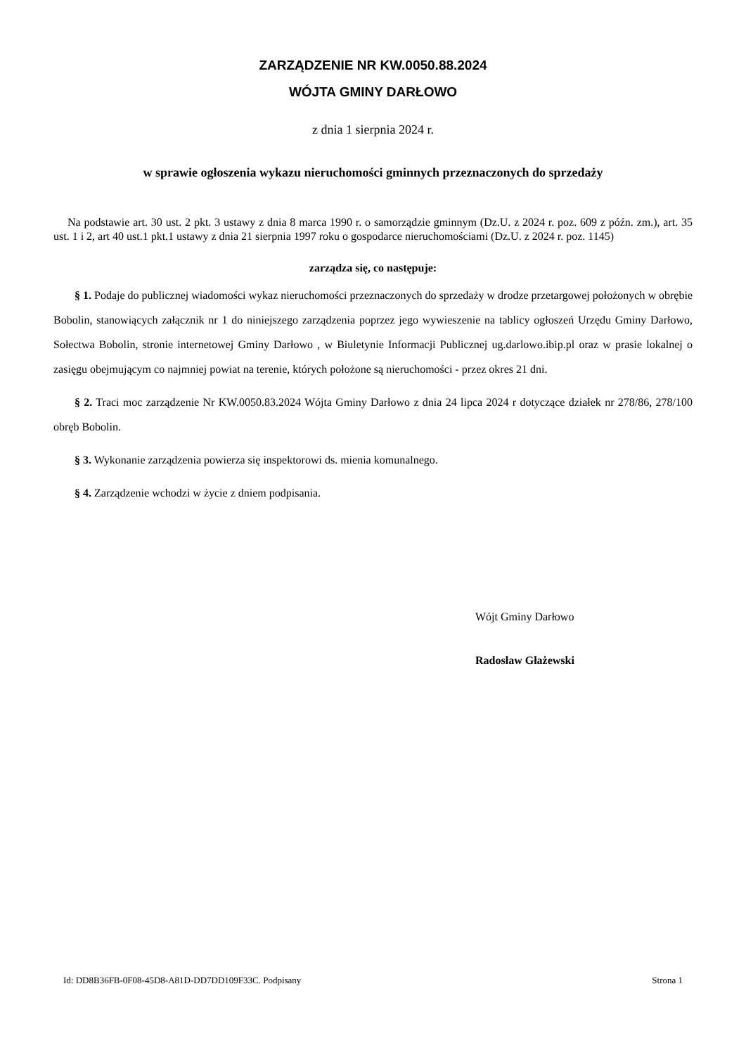ZARZĄDZENIE NR KW.0050.88.2024
WÓJTA GMINY DARŁOWO
z dnia 1 sierpnia 2024 r.
w sprawie ogłoszenia wykazu nieruchomości gminnych przeznaczonych do sprzedaży
Na podstawie art. 30 ust. 2 pkt. 3 ustawy z dnia 8 marca 1990 r. o samorządzie gminnym (Dz.U. z 2024 r. poz. 609 z późn. zm.), art. 35 ust. 1 i 2, art 40 ust.1 pkt.1 ustawy z dnia 21 sierpnia 1997 roku o gospodarce nieruchomościami (Dz.U. z 2024 r. poz. 1145)
zarządza się, co następuje:
§ 1. Podaje do publicznej wiadomości wykaz nieruchomości przeznaczonych do sprzedaży w drodze przetargowej położonych w obrębie Bobolin, stanowiących załącznik nr 1 do niniejszego zarządzenia poprzez jego wywieszenie na tablicy ogłoszeń Urzędu Gminy Darłowo, Sołectwa Bobolin, stronie internetowej Gminy Darłowo , w Biuletynie Informacji Publicznej ug.darlowo.ibip.pl oraz w prasie lokalnej o zasięgu obejmującym co najmniej powiat na terenie, których położone są nieruchomości - przez okres 21 dni.
§ 2. Traci moc zarządzenie Nr KW.0050.83.2024 Wójta Gminy Darłowo z dnia 24 lipca 2024 r dotyczące działek nr 278/86, 278/100 obręb Bobolin.
§ 3. Wykonanie zarządzenia powierza się inspektorowi ds. mienia komunalnego.
§ 4. Zarządzenie wchodzi w życie z dniem podpisania.
Wójt Gminy Darłowo
Radosław Głażewski
Id: DD8B36FB-0F08-45D8-A81D-DD7DD109F33C. Podpisany Strona 1